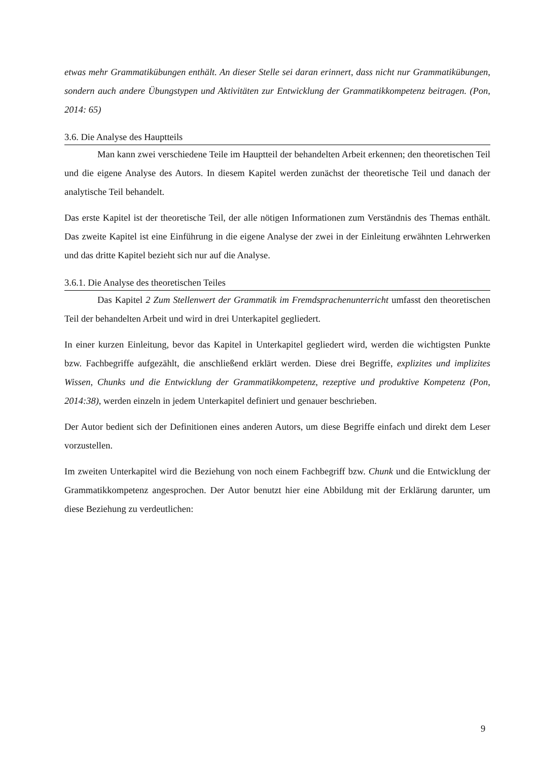etwas mehr Grammatikübungen enthält. An dieser Stelle sei daran erinnert, dass nicht nur Grammatikübungen, sondern auch andere Übungstypen und Aktivitäten zur Entwicklung der Grammatikkompetenz beitragen. (Pon, 2014: 65)
3.6. Die Analyse des Hauptteils
Man kann zwei verschiedene Teile im Hauptteil der behandelten Arbeit erkennen; den theoretischen Teil und die eigene Analyse des Autors. In diesem Kapitel werden zunächst der theoretische Teil und danach der analytische Teil behandelt.
Das erste Kapitel ist der theoretische Teil, der alle nötigen Informationen zum Verständnis des Themas enthält. Das zweite Kapitel ist eine Einführung in die eigene Analyse der zwei in der Einleitung erwähnten Lehrwerken und das dritte Kapitel bezieht sich nur auf die Analyse.
3.6.1. Die Analyse des theoretischen Teiles
Das Kapitel 2 Zum Stellenwert der Grammatik im Fremdsprachenunterricht umfasst den theoretischen Teil der behandelten Arbeit und wird in drei Unterkapitel gegliedert.
In einer kurzen Einleitung, bevor das Kapitel in Unterkapitel gegliedert wird, werden die wichtigsten Punkte bzw. Fachbegriffe aufgezählt, die anschließend erklärt werden. Diese drei Begriffe, explizites und implizites Wissen, Chunks und die Entwicklung der Grammatikkompetenz, rezeptive und produktive Kompetenz (Pon, 2014:38), werden einzeln in jedem Unterkapitel definiert und genauer beschrieben.
Der Autor bedient sich der Definitionen eines anderen Autors, um diese Begriffe einfach und direkt dem Leser vorzustellen.
Im zweiten Unterkapitel wird die Beziehung von noch einem Fachbegriff bzw. Chunk und die Entwicklung der Grammatikkompetenz angesprochen. Der Autor benutzt hier eine Abbildung mit der Erklärung darunter, um diese Beziehung zu verdeutlichen:
9